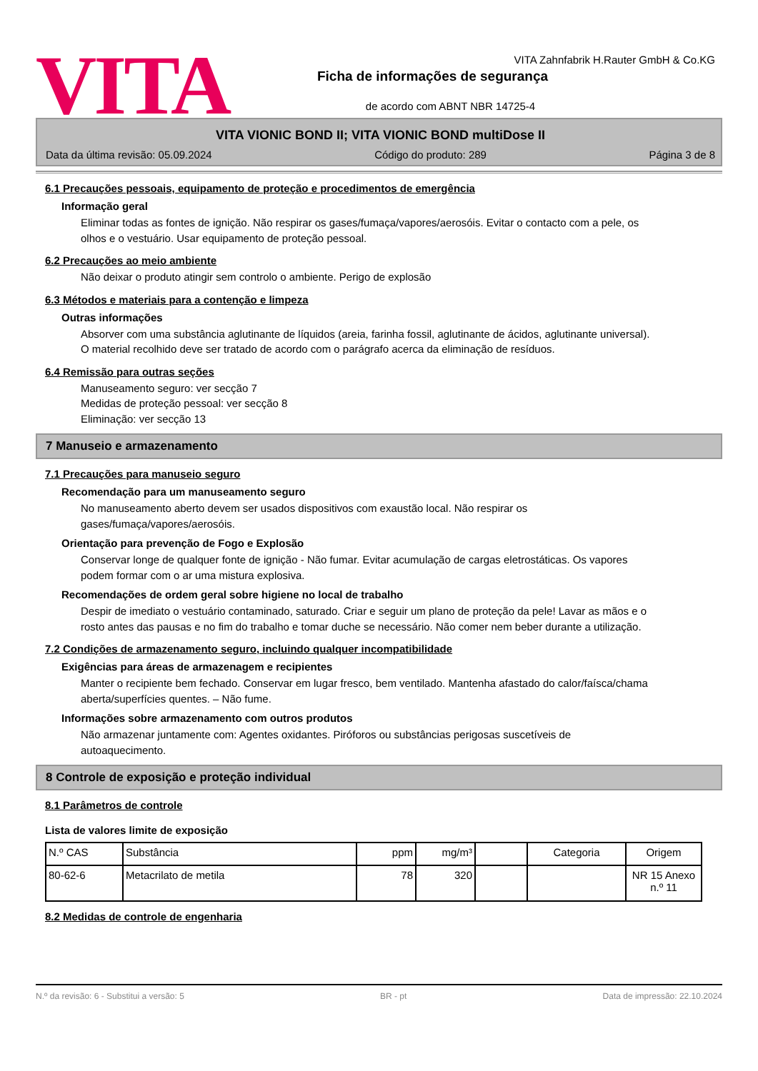VITA
VITA Zahnfabrik H.Rauter GmbH & Co.KG
Ficha de informações de segurança
de acordo com ABNT NBR 14725-4
VITA VIONIC BOND II; VITA VIONIC BOND multiDose II
Data da última revisão: 05.09.2024 Código do produto: 289 Página 3 de 8
6.1 Precauções pessoais, equipamento de proteção e procedimentos de emergência
Informação geral
Eliminar todas as fontes de ignição. Não respirar os gases/fumaça/vapores/aerosóis. Evitar o contacto com a pele, os olhos e o vestuário. Usar equipamento de proteção pessoal.
6.2 Precauções ao meio ambiente
Não deixar o produto atingir sem controlo o ambiente. Perigo de explosão
6.3 Métodos e materiais para a contenção e limpeza
Outras informações
Absorver com uma substância aglutinante de líquidos (areia, farinha fossil, aglutinante de ácidos, aglutinante universal). O material recolhido deve ser tratado de acordo com o parágrafo acerca da eliminação de resíduos.
6.4 Remissão para outras seções
Manuseamento seguro: ver secção 7
Medidas de proteção pessoal: ver secção 8
Eliminação: ver secção 13
7 Manuseio e armazenamento
7.1 Precauções para manuseio seguro
Recomendação para um manuseamento seguro
No manuseamento aberto devem ser usados dispositivos com exaustão local. Não respirar os gases/fumaça/vapores/aerosóis.
Orientação para prevenção de Fogo e Explosão
Conservar longe de qualquer fonte de ignição - Não fumar. Evitar acumulação de cargas eletrostáticas. Os vapores podem formar com o ar uma mistura explosiva.
Recomendações de ordem geral sobre higiene no local de trabalho
Despir de imediato o vestuário contaminado, saturado. Criar e seguir um plano de proteção da pele! Lavar as mãos e o rosto antes das pausas e no fim do trabalho e tomar duche se necessário. Não comer nem beber durante a utilização.
7.2 Condições de armazenamento seguro, incluindo qualquer incompatibilidade
Exigências para áreas de armazenagem e recipientes
Manter o recipiente bem fechado. Conservar em lugar fresco, bem ventilado. Mantenha afastado do calor/faísca/chama aberta/superfícies quentes. – Não fume.
Informações sobre armazenamento com outros produtos
Não armazenar juntamente com: Agentes oxidantes. Piróforos ou substâncias perigosas suscetíveis de autoaquecimento.
8 Controle de exposição e proteção individual
8.1 Parâmetros de controle
Lista de valores limite de exposição
| N.º CAS | Substância | ppm | mg/m³ | | Categoria | Origem |
| --- | --- | --- | --- | --- | --- | --- |
| 80-62-6 | Metacrilato de metila | 78 | 320 | | | NR 15 Anexo n.º 11 |
8.2 Medidas de controle de engenharia
N.º da revisão: 6 - Substitui a versão: 5 BR - pt Data de impressão: 22.10.2024